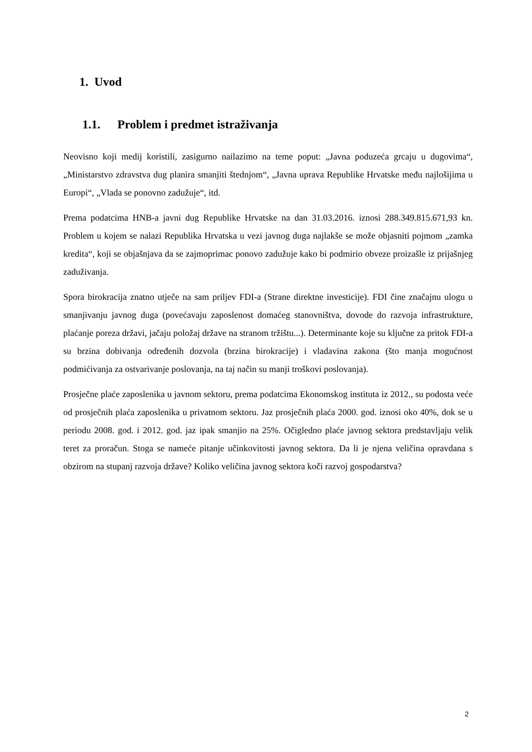1. Uvod
1.1. Problem i predmet istraživanja
Neovisno koji medij koristili, zasigurno nailazimo na teme poput: „Javna poduzeća grcaju u dugovima“, „Ministarstvo zdravstva dug planira smanjiti štednjom“, „Javna uprava Republike Hrvatske među najlošijima u Europi“, „Vlada se ponovno zadužuje“, itd.
Prema podatcima HNB-a javni dug Republike Hrvatske na dan 31.03.2016. iznosi 288.349.815.671,93 kn. Problem u kojem se nalazi Republika Hrvatska u vezi javnog duga najlakše se može objasniti pojmom „zamka kredita“, koji se objašnjava da se zajmoprimac ponovo zadužuje kako bi podmirio obveze proizašle iz prijašnjeg zaduživanja.
Spora birokracija znatno utječe na sam priljev FDI-a (Strane direktne investicije). FDI čine značajnu ulogu u smanjivanju javnog duga (povećavaju zaposlenost domaćeg stanovništva, dovode do razvoja infrastrukture, plaćanje poreza državi, jačaju položaj države na stranom tržištu...). Determinante koje su ključne za pritok FDI-a su brzina dobivanja određenih dozvola (brzina birokracije) i vladavina zakona (što manja mogućnost podmićivanja za ostvarivanje poslovanja, na taj način su manji troškovi poslovanja).
Prosječne plaće zaposlenika u javnom sektoru, prema podatcima Ekonomskog instituta iz 2012., su podosta veće od prosječnih plaća zaposlenika u privatnom sektoru. Jaz prosječnih plaća 2000. god. iznosi oko 40%, dok se u periodu 2008. god. i 2012. god. jaz ipak smanjio na 25%. Očigledno plaće javnog sektora predstavljaju velik teret za proračun. Stoga se nameće pitanje učinkovitosti javnog sektora. Da li je njena veličina opravdana s obzirom na stupanj razvoja države? Koliko veličina javnog sektora koči razvoj gospodarstva?
2